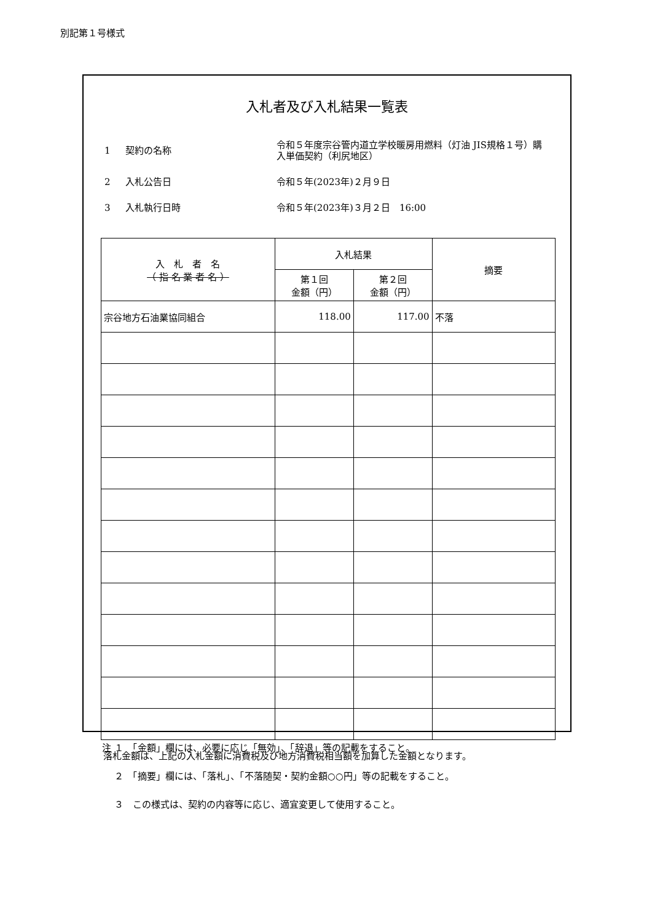別記第１号様式
入札者及び入札結果一覧表
1 契約の名称 令和５年度宗谷管内道立学校暖房用燃料（灯油 JIS規格１号）購入単価契約（利尻地区）
2 入札公告日 令和５年(2023年)２月９日
3 入札執行日時 令和５年(2023年)３月２日　16:00
| 入 札 者 名 （ 指 名 業 者 名 ） | 入札結果 | | 摘要 |
| --- | --- | --- | --- |
| | 第１回 金額（円） | 第２回 金額（円） | |
| 宗谷地方石油業協同組合 | 118.00 | 117.00 | 不落 |
落札金額は、上記の入札金額に消費税及び地方消費税相当額を加算した金額となります。
注 １　「金額」欄には、必要に応じ「無効」、「辞退」等の記載をすること。
　 ２　「摘要」欄には、「落札」、「不落随契・契約金額○○円」等の記載をすること。
　 ３　この様式は、契約の内容等に応じ、適宜変更して使用すること。